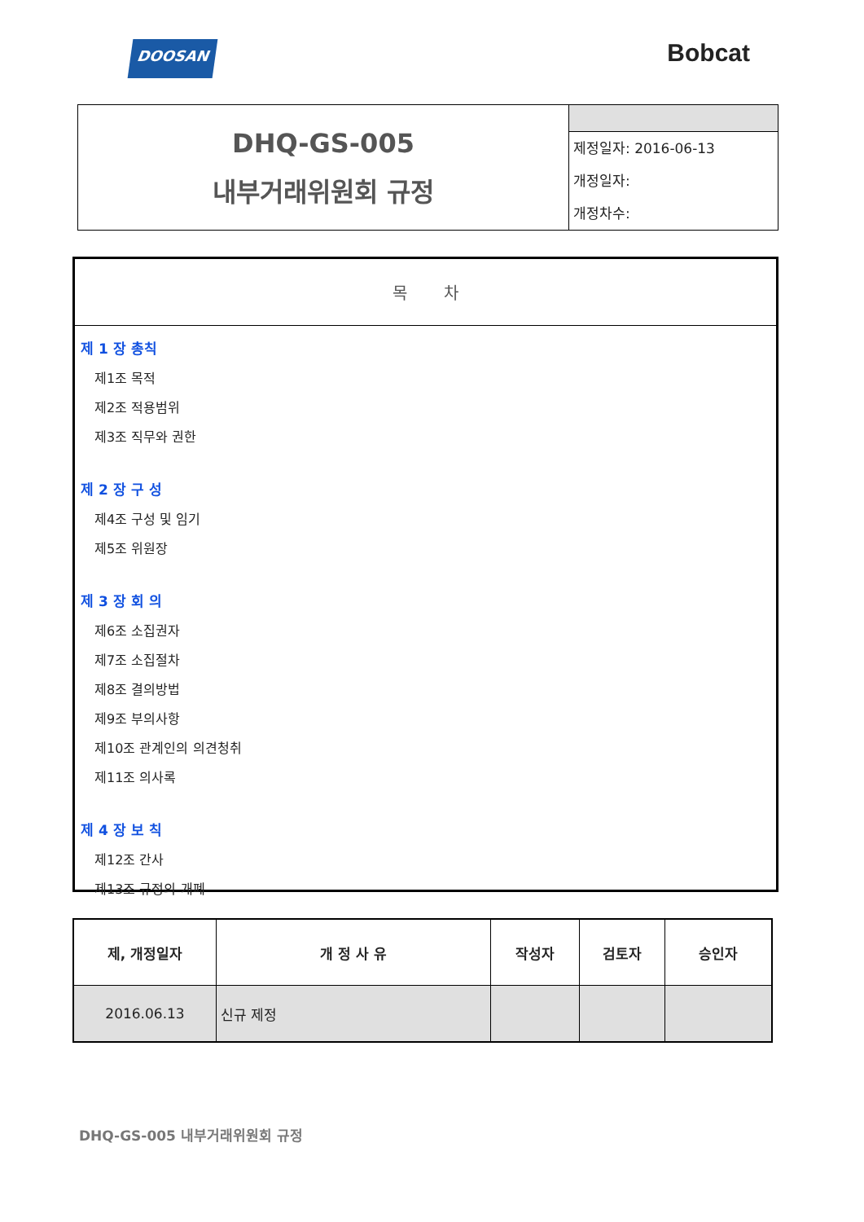DOOSAN
Bobcat
| DHQ-GS-005 내부거래위원회 규정 | 제정일자: 2016-06-13 개정일자: 개정차수: |
목 차
제 1 장 총칙
제1조 목적
제2조 적용범위
제3조 직무와 권한
제 2 장 구 성
제4조 구성 및 임기
제5조 위원장
제 3 장 회 의
제6조 소집권자
제7조 소집절차
제8조 결의방법
제9조 부의사항
제10조 관계인의 의견청취
제11조 의사록
제 4 장 보 칙
제12조 간사
제13조 규정의 개폐
| 제, 개정일자 | 개 정 사 유 | 작성자 | 검토자 | 승인자 |
| --- | --- | --- | --- | --- |
| 2016.06.13 | 신규 제정 | | | |
DHQ-GS-005 내부거래위원회 규정